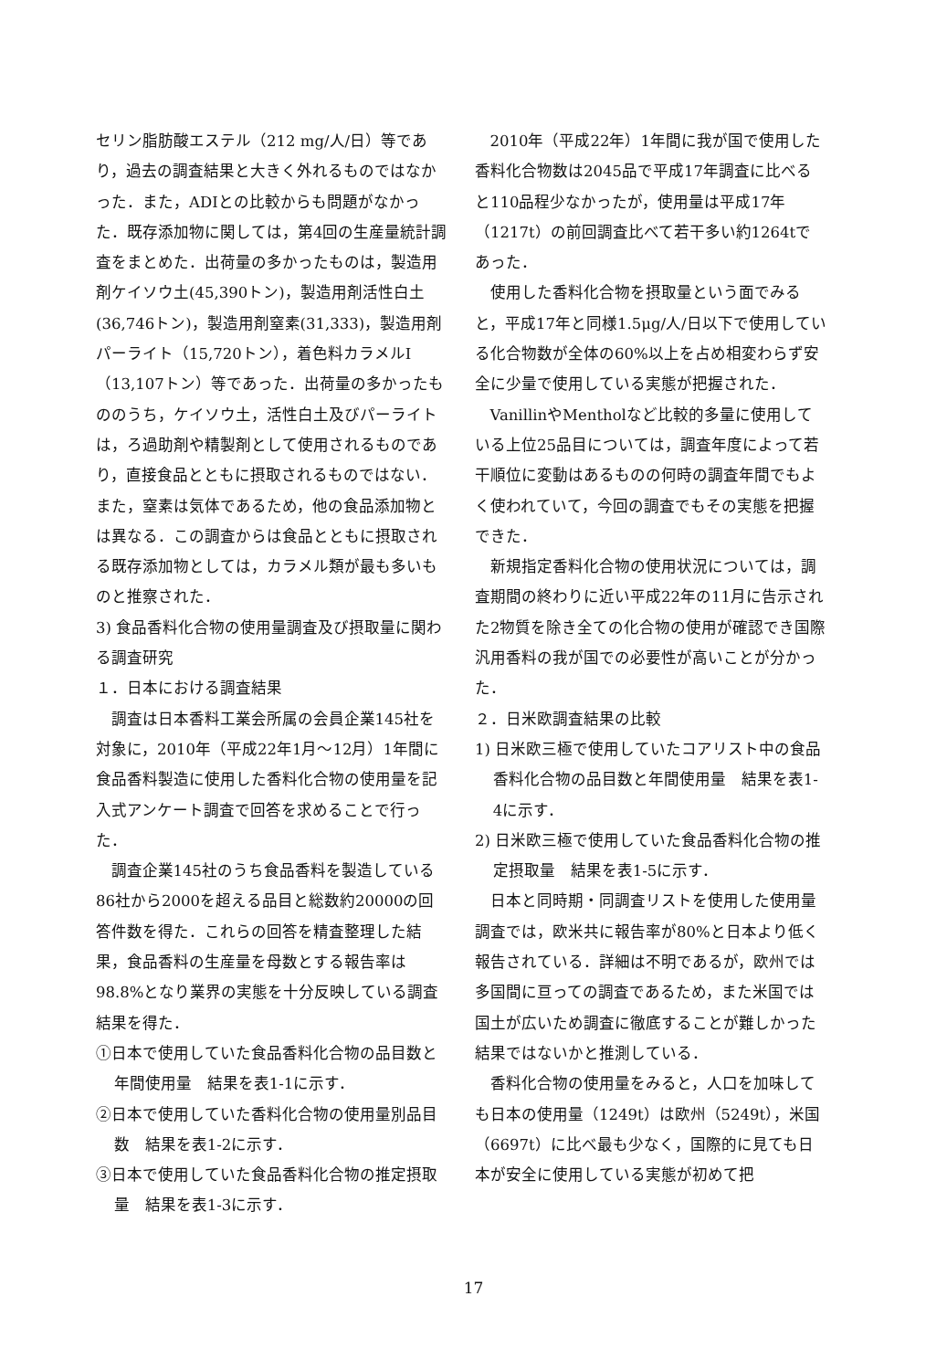セリン脂肪酸エステル（212 mg/人/日）等であり，過去の調査結果と大きく外れるものではなかった．また，ADIとの比較からも問題がなかった．既存添加物に関しては，第4回の生産量統計調査をまとめた．出荷量の多かったものは，製造用剤ケイソウ土(45,390トン)，製造用剤活性白土(36,746トン)，製造用剤窒素(31,333)，製造用剤パーライト（15,720トン），着色料カラメルⅠ（13,107トン）等であった．出荷量の多かったもののうち，ケイソウ土，活性白土及びパーライトは，ろ過助剤や精製剤として使用されるものであり，直接食品とともに摂取されるものではない．また，窒素は気体であるため，他の食品添加物とは異なる．この調査からは食品とともに摂取される既存添加物としては，カラメル類が最も多いものと推察された．
3) 食品香料化合物の使用量調査及び摂取量に関わる調査研究
１．日本における調査結果
調査は日本香料工業会所属の会員企業145社を対象に，2010年（平成22年1月～12月）1年間に食品香料製造に使用した香料化合物の使用量を記入式アンケート調査で回答を求めることで行った．
調査企業145社のうち食品香料を製造している86社から2000を超える品目と総数約20000の回答件数を得た．これらの回答を精査整理した結果，食品香料の生産量を母数とする報告率は98.8%となり業界の実態を十分反映している調査結果を得た．
①日本で使用していた食品香料化合物の品目数と年間使用量　結果を表1-1に示す．
②日本で使用していた香料化合物の使用量別品目数　結果を表1-2に示す．
③日本で使用していた食品香料化合物の推定摂取量　結果を表1-3に示す．
2010年（平成22年）1年間に我が国で使用した香料化合物数は2045品で平成17年調査に比べると110品程少なかったが，使用量は平成17年（1217t）の前回調査比べて若干多い約1264tであった．
使用した香料化合物を摂取量という面でみると，平成17年と同様1.5μg/人/日以下で使用している化合物数が全体の60%以上を占め相変わらず安全に少量で使用している実態が把握された．
VanillinやMentholなど比較的多量に使用している上位25品目については，調査年度によって若干順位に変動はあるものの何時の調査年間でもよく使われていて，今回の調査でもその実態を把握できた．
新規指定香料化合物の使用状況については，調査期間の終わりに近い平成22年の11月に告示された2物質を除き全ての化合物の使用が確認でき国際汎用香料の我が国での必要性が高いことが分かった．
２．日米欧調査結果の比較
1) 日米欧三極で使用していたコアリスト中の食品香料化合物の品目数と年間使用量　結果を表1-4に示す．
2) 日米欧三極で使用していた食品香料化合物の推定摂取量　結果を表1-5に示す．
日本と同時期・同調査リストを使用した使用量調査では，欧米共に報告率が80%と日本より低く報告されている．詳細は不明であるが，欧州では多国間に亘っての調査であるため，また米国では国土が広いため調査に徹底することが難しかった結果ではないかと推測している．
香料化合物の使用量をみると，人口を加味しても日本の使用量（1249t）は欧州（5249t），米国（6697t）に比べ最も少なく，国際的に見ても日本が安全に使用している実態が初めて把
17